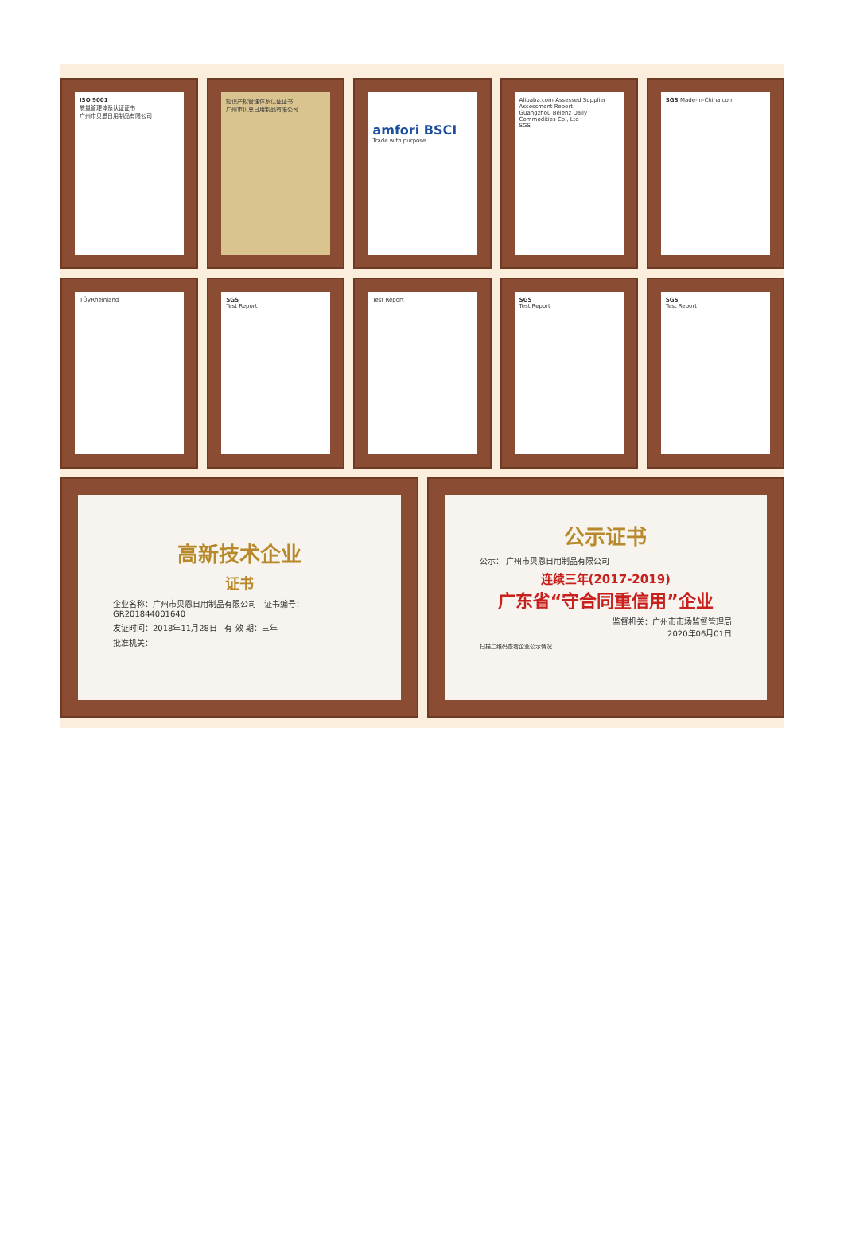ISO 9001
质量管理体系认证证书
广州市贝恩日用制品有限公司
知识产权管理体系认证证书
广州市贝恩日用制品有限公司
amfori BSCI
Trade with purpose
Alibaba.com Assessed Supplier
Assessment Report
Guangzhou Beienz Daily Commodities Co., Ltd
SGS
SGS Made-in-China.com
TÜVRheinland SGS
Test Report
Test Report SGS
Test Report
SGS
Test Report
高新技术企业
证书
企业名称：广州市贝恩日用制品有限公司 证书编号：GR201844001640
发证时间：2018年11月28日 有 效 期：三年
批准机关：
公示证书
公示： 广州市贝恩日用制品有限公司
连续三年(2017-2019)
广东省“守合同重信用”企业
监督机关：广州市市场监督管理局
2020年06月01日
扫描二维码查看企业公示情况